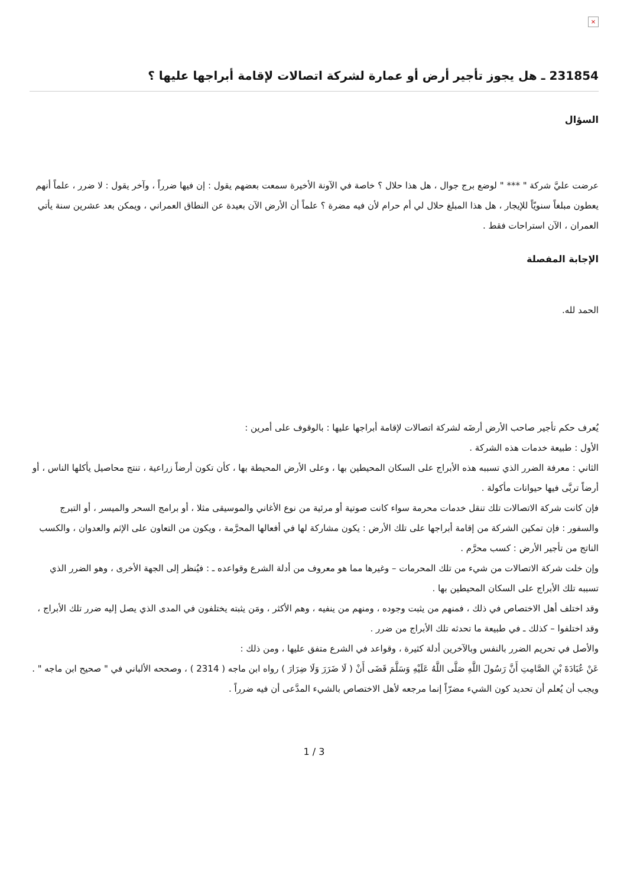×
231854 ـ هل يجوز تأجير أرض أو عمارة لشركة اتصالات لإقامة أبراجها عليها ؟
السؤال
عرضت عليَّ شركة " *** " لوضع برج جوال ، هل هذا حلال ؟ خاصة في الآونة الأخيرة سمعت بعضهم يقول : إن فيها ضرراً ، وآخر يقول : لا ضرر ، علماً أنهم يعطون مبلغاً سنويّاً للإيجار ، هل هذا المبلغ حلال لي أم حرام لأن فيه مضرة ؟ علماً أن الأرض الآن بعيدة عن النطاق العمراني ، ويمكن بعد عشرين سنة يأتي العمران ، الآن استراحات فقط .
الإجابة المفصلة
الحمد لله.
يُعرف حكم تأجير صاحب الأرض أرضَه لشركة اتصالات لإقامة أبراجها عليها : بالوقوف على أمرين :
الأول : طبيعة خدمات هذه الشركة .
الثاني : معرفة الضرر الذي تسببه هذه الأبراج على السكان المحيطين بها ، وعلى الأرض المحيطة بها ، كأن تكون أرضاً زراعية ، تنتج محاصيل يأكلها الناس ، أو أرضاً تربَّى فيها حيوانات مأكولة .
فإن كانت شركة الاتصالات تلك تنقل خدمات محرمة سواء كانت صوتية أو مرئية من نوع الأغاني والموسيقى مثلا ، أو برامج السحر والميسر ، أو التبرج والسفور : فإن تمكين الشركة من إقامة أبراجها على تلك الأرض : يكون مشاركة لها في أفعالها المحرَّمة ، ويكون من التعاون على الإثم والعدوان ، والكسب الناتج من تأجير الأرض : كسب محرَّم .
وإن خلت شركة الاتصالات من شيء من تلك المحرمات – وغيرها مما هو معروف من أدلة الشرع وقواعده ـ : فيُنظر إلى الجهة الأخرى ، وهو الضرر الذي تسببه تلك الأبراج على السكان المحيطين بها .
وقد اختلف أهل الاختصاص في ذلك ، فمنهم من يثبت وجوده ، ومنهم من ينفيه ، وهم الأكثر ، ومَن يثبته يختلفون في المدى الذي يصل إليه ضرر تلك الأبراج ، وقد اختلفوا – كذلك ـ في طبيعة ما تحدثه تلك الأبراج من ضرر .
والأصل في تحريم الضرر بالنفس وبالآخرين أدلة كثيرة ، وقواعد في الشرع متفق عليها ، ومن ذلك :
عَنْ عُبَادَةَ بْنِ الصَّامِتِ أَنَّ رَسُولَ اللَّهِ صَلَّى اللَّهُ عَلَيْهِ وَسَلَّمَ قَضَى أَنْ ( لَا ضَرَرَ وَلَا ضِرَارَ ) رواه ابن ماجه ( 2314 ) ، وصححه الألباني في " صحيح ابن ماجه " .
ويجب أن يُعلم أن تحديد كون الشيء مضرّاً إنما مرجعه لأهل الاختصاص بالشيء المدَّعى أن فيه ضرراً .
1 / 3